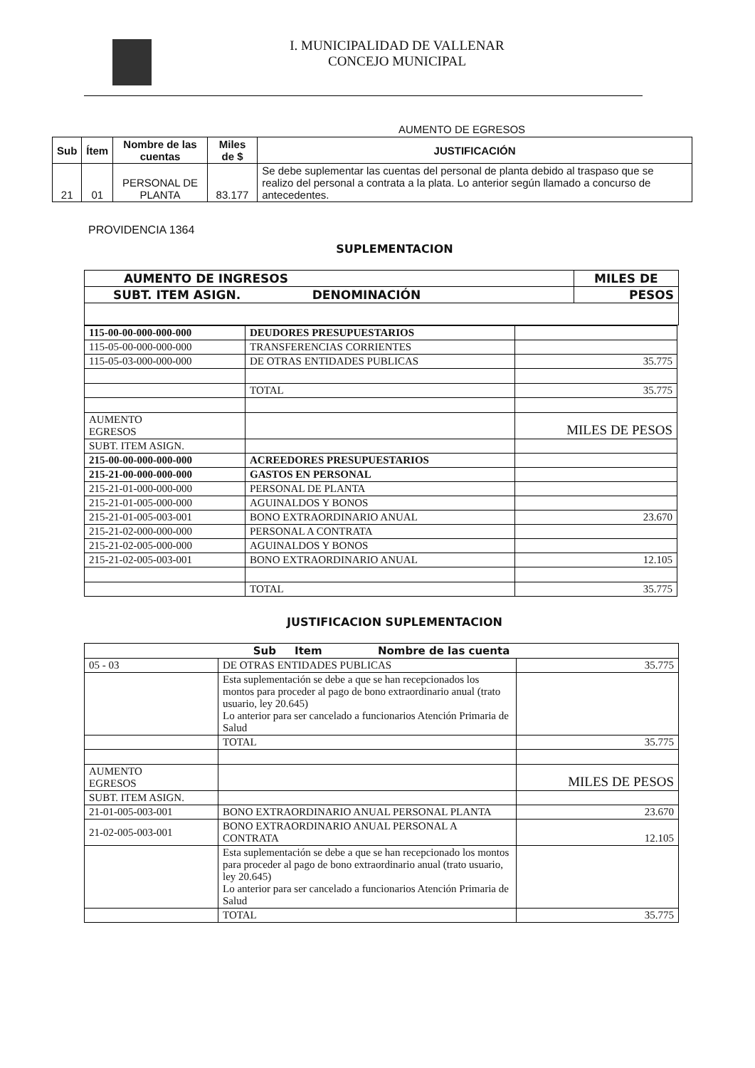I. MUNICIPALIDAD DE VALLENAR
CONCEJO MUNICIPAL
AUMENTO DE EGRESOS
| Sub | Ítem | Nombre de las cuentas | Miles de $ | JUSTIFICACIÓN |
| --- | --- | --- | --- | --- |
| 21 | 01 | PERSONAL DE PLANTA | 83.177 | Se debe suplementar las cuentas del personal de planta debido al traspaso que se realizo del personal a contrata a la plata. Lo anterior según llamado a concurso de antecedentes. |
PROVIDENCIA 1364
SUPLEMENTACION
| AUMENTO DE INGRESOS | MILES DE |
| SUBT. ITEM ASIGN. DENOMINACIÓN | PESOS |
| 115-00-00-000-000-000 | DEUDORES PRESUPUESTARIOS | |
| 115-05-00-000-000-000 | TRANSFERENCIAS CORRIENTES | |
| 115-05-03-000-000-000 | DE OTRAS ENTIDADES PUBLICAS | 35.775 |
| | TOTAL | 35.775 |
| AUMENTO EGRESOS | | MILES DE PESOS |
| SUBT. ITEM ASIGN. | | |
| 215-00-00-000-000-000 | ACREEDORES PRESUPUESTARIOS | |
| 215-21-00-000-000-000 | GASTOS EN PERSONAL | |
| 215-21-01-000-000-000 | PERSONAL DE PLANTA | |
| 215-21-01-005-000-000 | AGUINALDOS Y BONOS | |
| 215-21-01-005-003-001 | BONO EXTRAORDINARIO ANUAL | 23.670 |
| 215-21-02-000-000-000 | PERSONAL A CONTRATA | |
| 215-21-02-005-000-000 | AGUINALDOS Y BONOS | |
| 215-21-02-005-003-001 | BONO EXTRAORDINARIO ANUAL | 12.105 |
| | TOTAL | 35.775 |
JUSTIFICACION SUPLEMENTACION
| Sub Item Nombre de las cuenta | | |
| 05 - 03 | DE OTRAS ENTIDADES PUBLICAS | 35.775 |
| | Esta suplementación se debe a que se han recepcionados los montos para proceder al pago de bono extraordinario anual (trato usuario, ley 20.645) Lo anterior para ser cancelado a funcionarios Atención Primaria de Salud | |
| | TOTAL | 35.775 |
| AUMENTO EGRESOS | | MILES DE PESOS |
| SUBT. ITEM ASIGN. | | |
| 21-01-005-003-001 | BONO EXTRAORDINARIO ANUAL PERSONAL PLANTA | 23.670 |
| 21-02-005-003-001 | BONO EXTRAORDINARIO ANUAL PERSONAL A CONTRATA | 12.105 |
| | Esta suplementación se debe a que se han recepcionado los montos para proceder al pago de bono extraordinario anual (trato usuario, ley 20.645) Lo anterior para ser cancelado a funcionarios Atención Primaria de Salud | |
| | TOTAL | 35.775 |